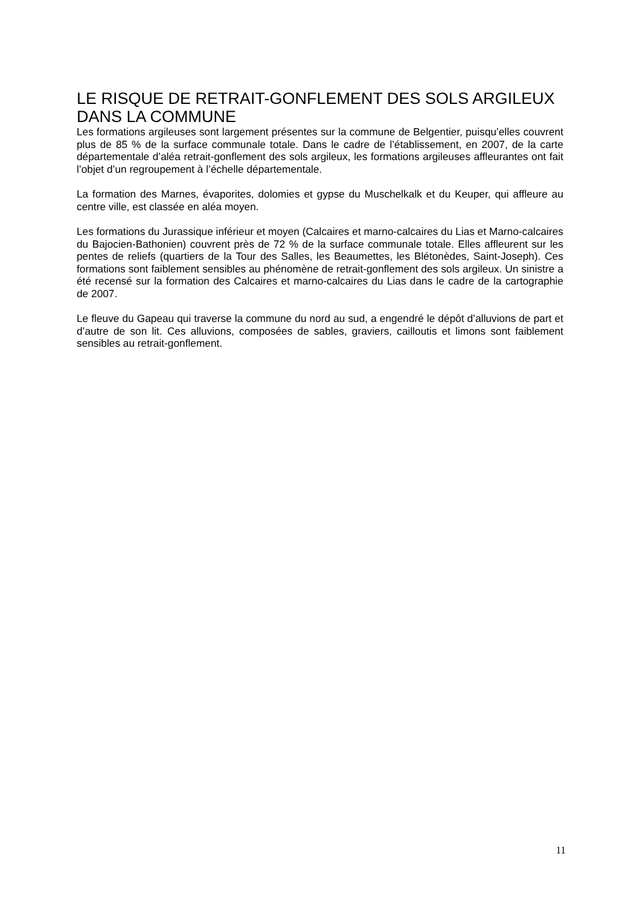LE RISQUE DE RETRAIT-GONFLEMENT DES SOLS ARGILEUX DANS LA COMMUNE
Les formations argileuses sont largement présentes sur la commune de Belgentier, puisqu’elles couvrent plus de 85 % de la surface communale totale. Dans le cadre de l’établissement, en 2007, de la carte départementale d’aléa retrait-gonflement des sols argileux, les formations argileuses affleurantes ont fait l’objet d’un regroupement à l’échelle départementale.
La formation des Marnes, évaporites, dolomies et gypse du Muschelkalk et du Keuper, qui affleure au centre ville, est classée en aléa moyen.
Les formations du Jurassique inférieur et moyen (Calcaires et marno-calcaires du Lias et Marno-calcaires du Bajocien-Bathonien) couvrent près de 72 % de la surface communale totale. Elles affleurent sur les pentes de reliefs (quartiers de la Tour des Salles, les Beaumettes, les Blétonèdes, Saint-Joseph). Ces formations sont faiblement sensibles au phénomène de retrait-gonflement des sols argileux. Un sinistre a été recensé sur la formation des Calcaires et marno-calcaires du Lias dans le cadre de la cartographie de 2007.
Le fleuve du Gapeau qui traverse la commune du nord au sud, a engendré le dépôt d’alluvions de part et d’autre de son lit. Ces alluvions, composées de sables, graviers, cailloutis et limons sont faiblement sensibles au retrait-gonflement.
11